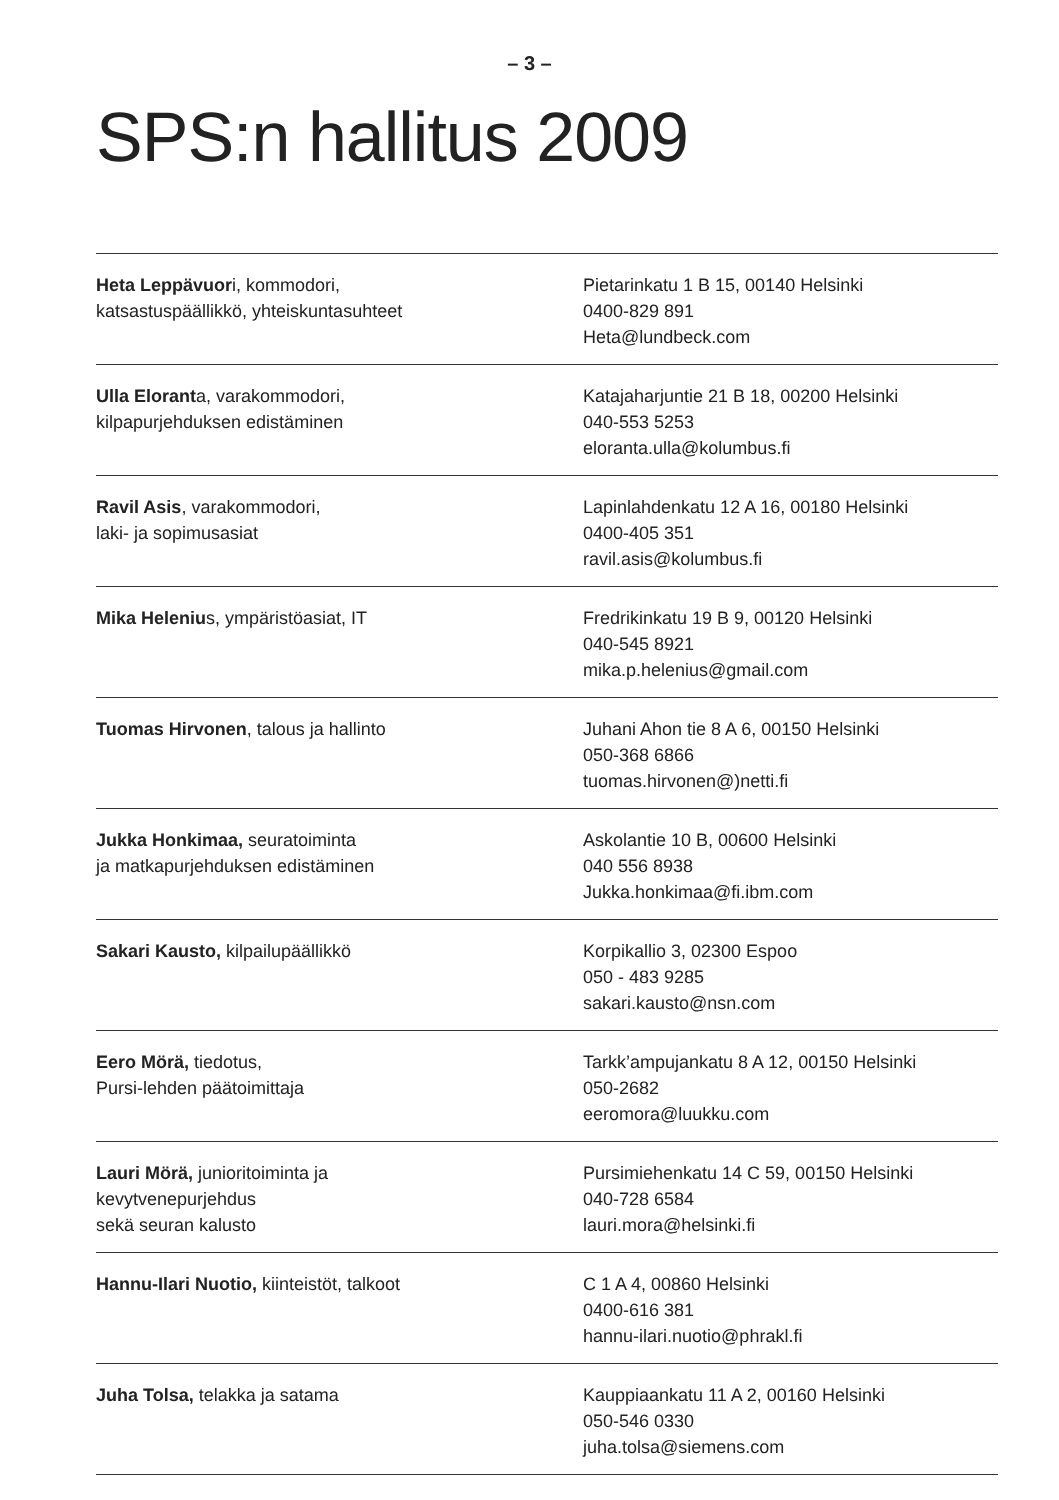– 3 –
SPS:n hallitus 2009
| Heta Leppävuor i, kommodori, katsastuspäällikkö, yhteiskuntasuhteet | Pietarinkatu 1 B 15, 00140 Helsinki 0400-829 891 Heta@lundbeck.com |
| Ulla Elorant a, varakommodori, kilpapurjehduksen edistäminen | Katajaharjuntie 21 B 18, 00200 Helsinki 040-553 5253 eloranta.ulla@kolumbus.fi |
| Ravil Asis , varakommodori, laki- ja sopimusasiat | Lapinlahdenkatu 12 A 16, 00180 Helsinki 0400-405 351 ravil.asis@kolumbus.fi |
| Mika Heleniu s, ympäristöasiat, IT | Fredrikinkatu 19 B 9, 00120 Helsinki 040-545 8921 mika.p.helenius@gmail.com |
| Tuomas Hirvonen , talous ja hallinto | Juhani Ahon tie 8 A 6, 00150 Helsinki 050-368 6866 tuomas.hirvonen@)netti.fi |
| Jukka Honkimaa, seuratoiminta ja matkapurjehduksen edistäminen | Askolantie 10 B, 00600 Helsinki 040 556 8938 Jukka.honkimaa@fi.ibm.com |
| Sakari Kausto, kilpailupäällikkö | Korpikallio 3, 02300 Espoo 050 - 483 9285 sakari.kausto@nsn.com |
| Eero Mörä, tiedotus, Pursi-lehden päätoimittaja | Tarkk’ampujankatu 8 A 12, 00150 Helsinki 050-2682 eeromora@luukku.com |
| Lauri Mörä, junioritoiminta ja kevytvenepurjehdus sekä seuran kalusto | Pursimiehenkatu 14 C 59, 00150 Helsinki 040-728 6584 lauri.mora@helsinki.fi |
| Hannu-Ilari Nuotio, kiinteistöt, talkoot | C 1 A 4, 00860 Helsinki 0400-616 381 hannu-ilari.nuotio@phrakl.fi |
| Juha Tolsa, telakka ja satama | Kauppiaankatu 11 A 2, 00160 Helsinki 050-546 0330 juha.tolsa@siemens.com |